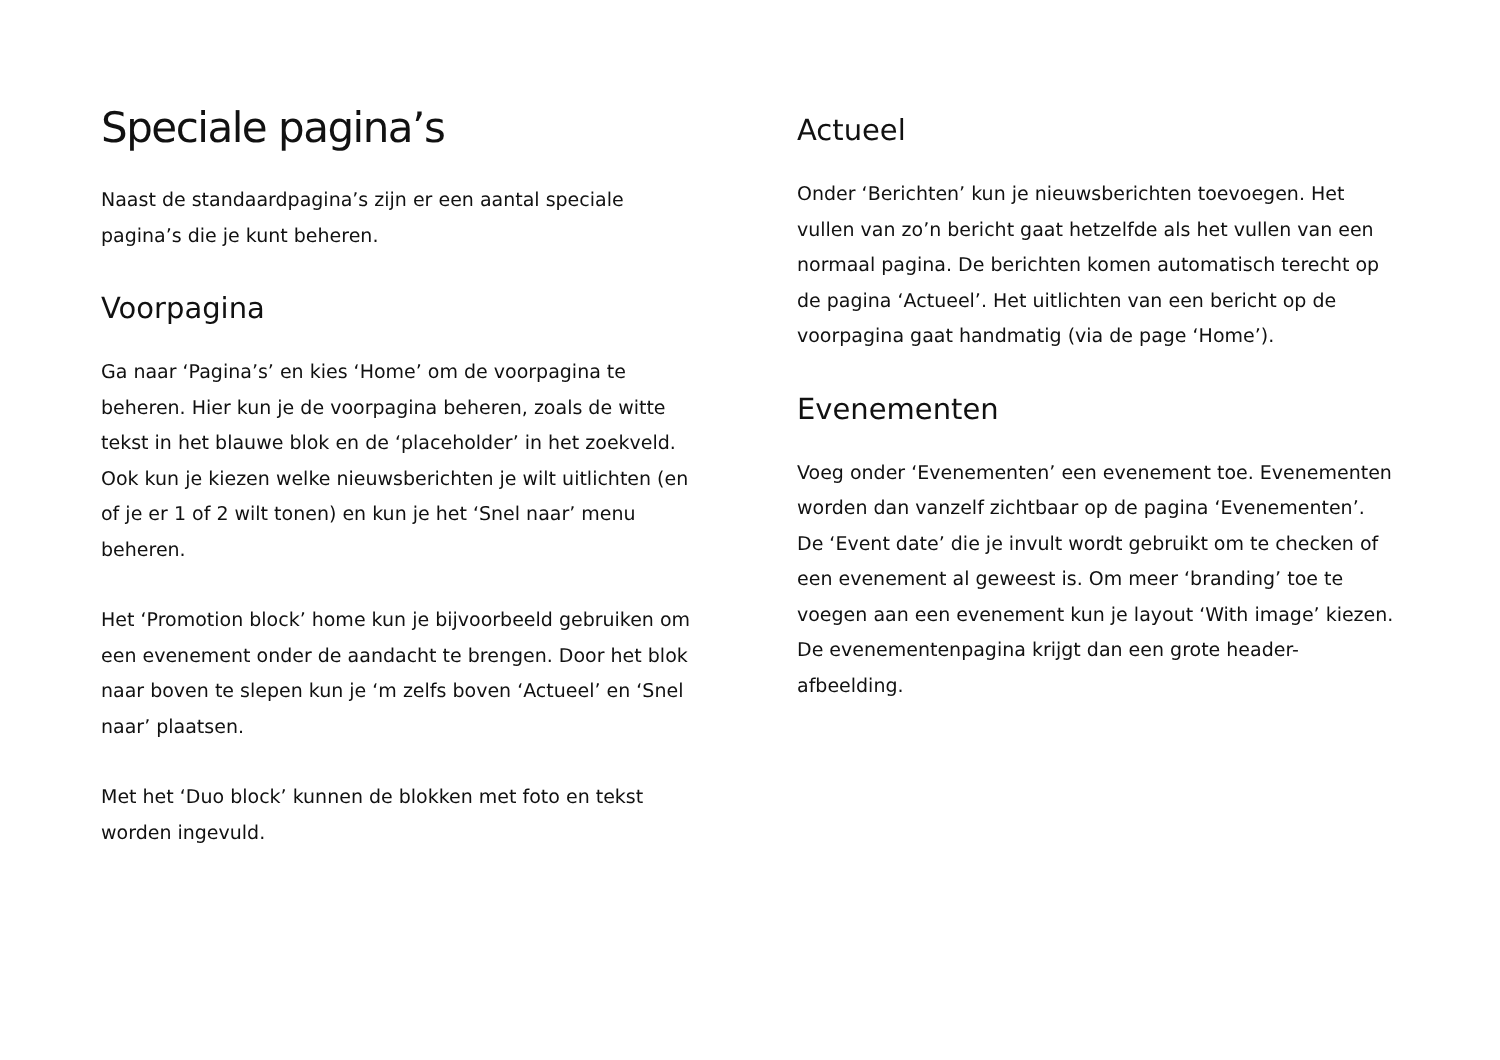Speciale pagina’s
Naast de standaardpagina’s zijn er een aantal speciale pagina’s die je kunt beheren.
Voorpagina
Ga naar ‘Pagina’s’ en kies ‘Home’ om de voorpagina te beheren. Hier kun je de voorpagina beheren, zoals de witte tekst in het blauwe blok en de ‘placeholder’ in het zoekveld. Ook kun je kiezen welke nieuwsberichten je wilt uitlichten (en of je er 1 of 2 wilt tonen) en kun je het ‘Snel naar’ menu beheren.
Het ‘Promotion block’ home kun je bijvoorbeeld gebruiken om een evenement onder de aandacht te brengen. Door het blok naar boven te slepen kun je ‘m zelfs boven ‘Actueel’ en ‘Snel naar’ plaatsen.
Met het ‘Duo block’ kunnen de blokken met foto en tekst worden ingevuld.
Actueel
Onder ‘Berichten’ kun je nieuwsberichten toevoegen. Het vullen van zo’n bericht gaat hetzelfde als het vullen van een normaal pagina. De berichten komen automatisch terecht op de pagina ‘Actueel’. Het uitlichten van een bericht op de voorpagina gaat handmatig (via de page ‘Home’).
Evenementen
Voeg onder ‘Evenementen’ een evenement toe. Evenementen worden dan vanzelf zichtbaar op de pagina ‘Evenementen’. De ‘Event date’ die je invult wordt gebruikt om te checken of een evenement al geweest is. Om meer ‘branding’ toe te voegen aan een evenement kun je layout ‘With image’ kiezen. De evenementenpagina krijgt dan een grote header-afbeelding.